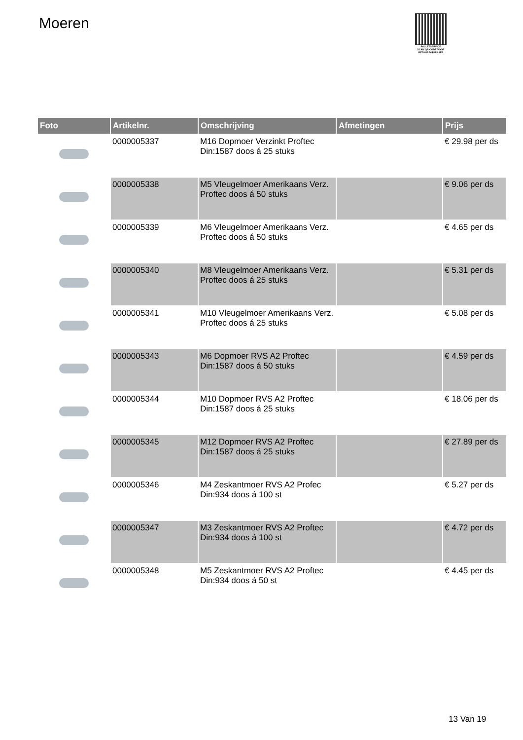Moeren
PALLETSERVICE
SCAN QR-CODE VOOR RETOURFORMULIER
| Foto | Artikelnr. | Omschrijving | Afmetingen | Prijs |
| --- | --- | --- | --- | --- |
| | 0000005337 | M16 Dopmoer Verzinkt Proftec Din:1587 doos á 25 stuks | | € 29.98 per ds |
| | 0000005338 | M5 Vleugelmoer Amerikaans Verz. Proftec doos á 50 stuks | | € 9.06 per ds |
| | 0000005339 | M6 Vleugelmoer Amerikaans Verz. Proftec doos á 50 stuks | | € 4.65 per ds |
| | 0000005340 | M8 Vleugelmoer Amerikaans Verz. Proftec doos á 25 stuks | | € 5.31 per ds |
| | 0000005341 | M10 Vleugelmoer Amerikaans Verz. Proftec doos á 25 stuks | | € 5.08 per ds |
| | 0000005343 | M6 Dopmoer RVS A2 Proftec Din:1587 doos á 50 stuks | | € 4.59 per ds |
| | 0000005344 | M10 Dopmoer RVS A2 Proftec Din:1587 doos á 25 stuks | | € 18.06 per ds |
| | 0000005345 | M12 Dopmoer RVS A2 Proftec Din:1587 doos á 25 stuks | | € 27.89 per ds |
| | 0000005346 | M4 Zeskantmoer RVS A2 Profec Din:934 doos á 100 st | | € 5.27 per ds |
| | 0000005347 | M3 Zeskantmoer RVS A2 Proftec Din:934 doos á 100 st | | € 4.72 per ds |
| | 0000005348 | M5 Zeskantmoer RVS A2 Proftec Din:934 doos á 50 st | | € 4.45 per ds |
13 Van 19